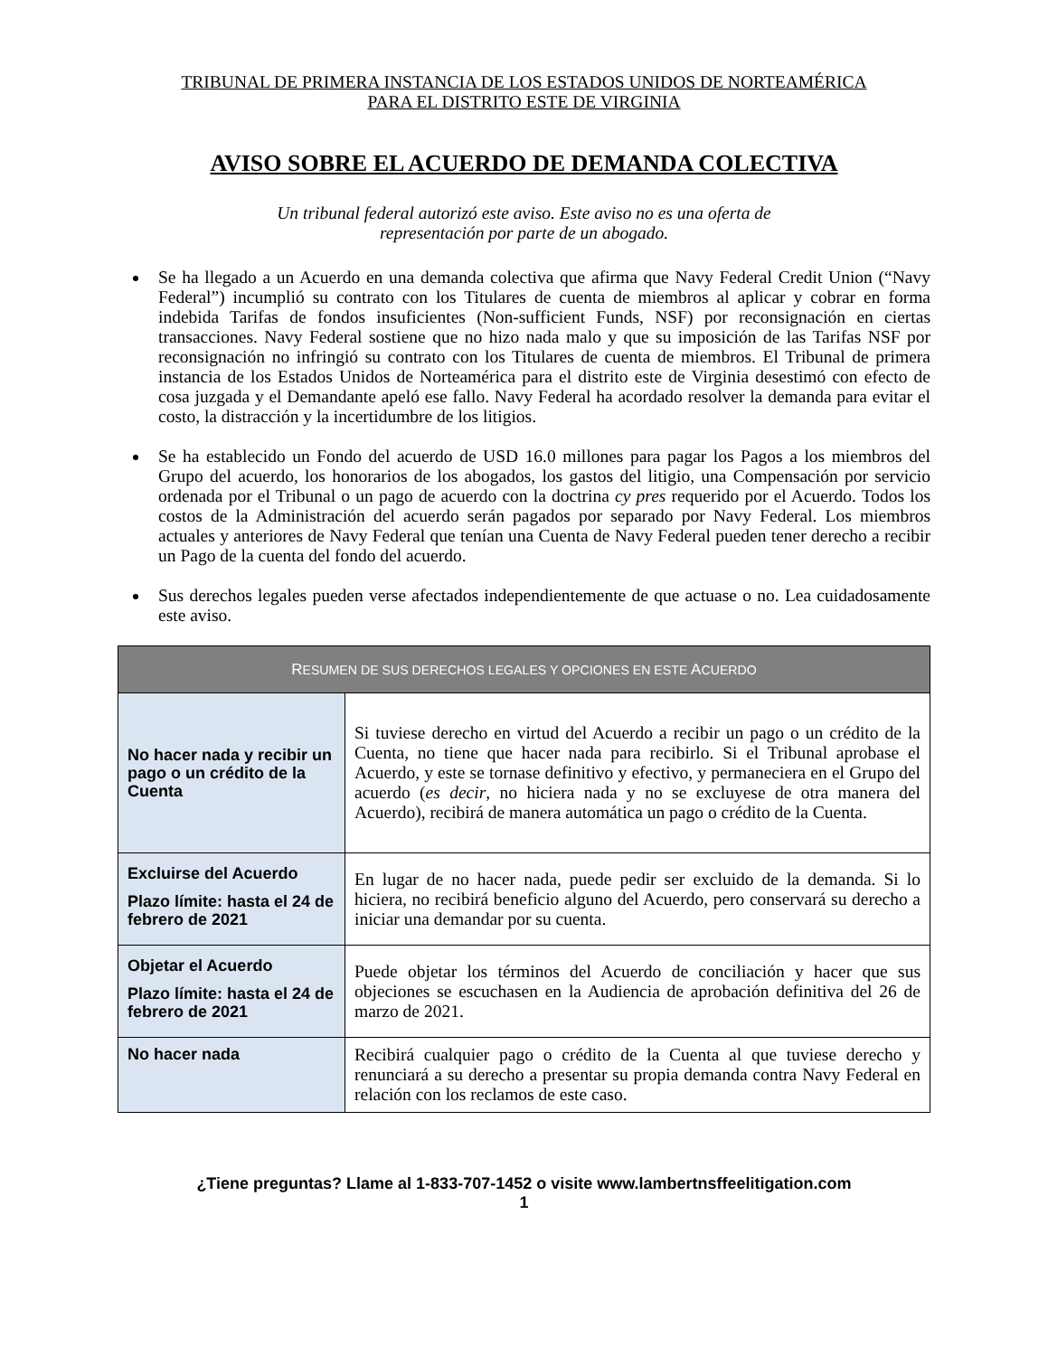TRIBUNAL DE PRIMERA INSTANCIA DE LOS ESTADOS UNIDOS DE NORTEAMÉRICA
PARA EL DISTRITO ESTE DE VIRGINIA
AVISO SOBRE EL ACUERDO DE DEMANDA COLECTIVA
Un tribunal federal autorizó este aviso. Este aviso no es una oferta de
representación por parte de un abogado.
Se ha llegado a un Acuerdo en una demanda colectiva que afirma que Navy Federal Credit Union (“Navy Federal”) incumplió su contrato con los Titulares de cuenta de miembros al aplicar y cobrar en forma indebida Tarifas de fondos insuficientes (Non-sufficient Funds, NSF) por reconsignación en ciertas transacciones. Navy Federal sostiene que no hizo nada malo y que su imposición de las Tarifas NSF por reconsignación no infringió su contrato con los Titulares de cuenta de miembros. El Tribunal de primera instancia de los Estados Unidos de Norteamérica para el distrito este de Virginia desestimó con efecto de cosa juzgada y el Demandante apeló ese fallo. Navy Federal ha acordado resolver la demanda para evitar el costo, la distracción y la incertidumbre de los litigios.
Se ha establecido un Fondo del acuerdo de USD 16.0 millones para pagar los Pagos a los miembros del Grupo del acuerdo, los honorarios de los abogados, los gastos del litigio, una Compensación por servicio ordenada por el Tribunal o un pago de acuerdo con la doctrina cy pres requerido por el Acuerdo. Todos los costos de la Administración del acuerdo serán pagados por separado por Navy Federal. Los miembros actuales y anteriores de Navy Federal que tenían una Cuenta de Navy Federal pueden tener derecho a recibir un Pago de la cuenta del fondo del acuerdo.
Sus derechos legales pueden verse afectados independientemente de que actuase o no. Lea cuidadosamente este aviso.
| R ESUMEN DE SUS DERECHOS LEGALES Y OPCIONES EN ESTE A CUERDO | |
| --- | --- |
| No hacer nada y recibir un pago o un crédito de la Cuenta | Si tuviese derecho en virtud del Acuerdo a recibir un pago o un crédito de la Cuenta, no tiene que hacer nada para recibirlo. Si el Tribunal aprobase el Acuerdo, y este se tornase definitivo y efectivo, y permaneciera en el Grupo del acuerdo ( es decir , no hiciera nada y no se excluyese de otra manera del Acuerdo), recibirá de manera automática un pago o crédito de la Cuenta. |
| Excluirse del Acuerdo Plazo límite: hasta el 24 de febrero de 2021 | En lugar de no hacer nada, puede pedir ser excluido de la demanda. Si lo hiciera, no recibirá beneficio alguno del Acuerdo, pero conservará su derecho a iniciar una demandar por su cuenta. |
| Objetar el Acuerdo Plazo límite: hasta el 24 de febrero de 2021 | Puede objetar los términos del Acuerdo de conciliación y hacer que sus objeciones se escuchasen en la Audiencia de aprobación definitiva del 26 de marzo de 2021. |
| No hacer nada | Recibirá cualquier pago o crédito de la Cuenta al que tuviese derecho y renunciará a su derecho a presentar su propia demanda contra Navy Federal en relación con los reclamos de este caso. |
¿Tiene preguntas? Llame al 1-833-707-1452 o visite www.lambertnsffeelitigation.com
1